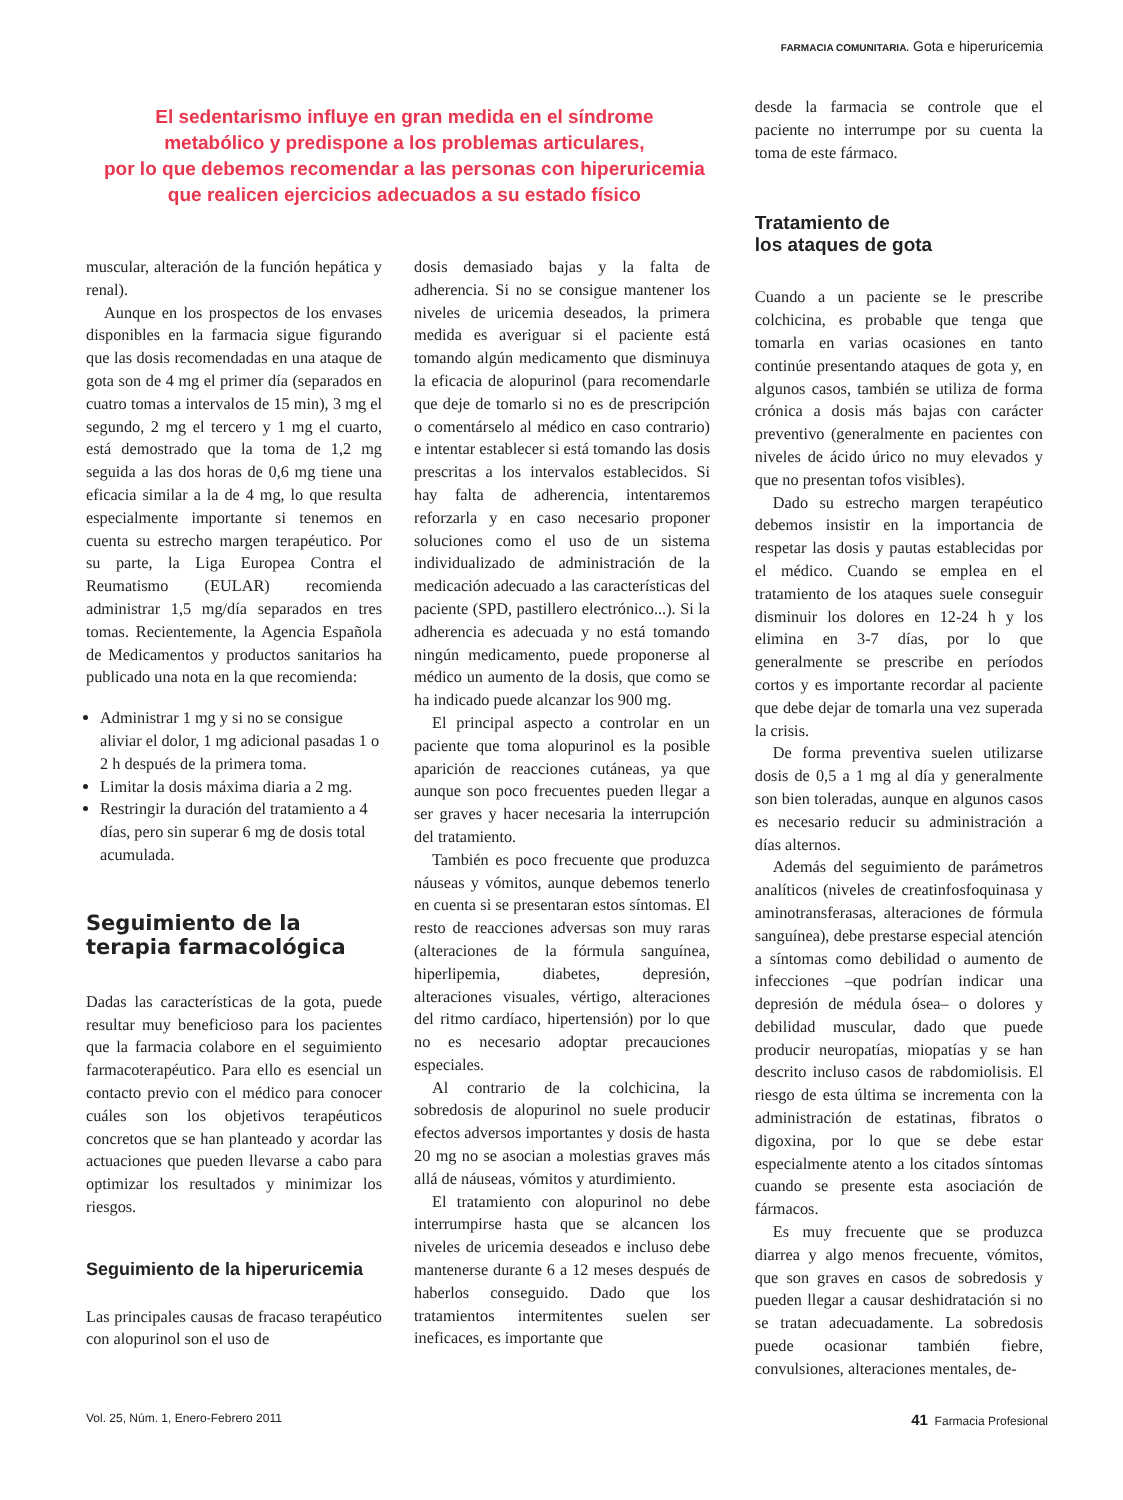FARMACIA COMUNITARIA. Gota e hiperuricemia
El sedentarismo influye en gran medida en el síndrome
metabólico y predispone a los problemas articulares,
por lo que debemos recomendar a las personas con hiperuricemia
que realicen ejercicios adecuados a su estado físico
muscular, alteración de la función hepática y renal).
Aunque en los prospectos de los envases disponibles en la farmacia sigue figurando que las dosis recomendadas en una ataque de gota son de 4 mg el primer día (separados en cuatro tomas a intervalos de 15 min), 3 mg el segundo, 2 mg el tercero y 1 mg el cuarto, está demostrado que la toma de 1,2 mg seguida a las dos horas de 0,6 mg tiene una eficacia similar a la de 4 mg, lo que resulta especialmente importante si tenemos en cuenta su estrecho margen terapéutico. Por su parte, la Liga Europea Contra el Reumatismo (EULAR) recomienda administrar 1,5 mg/día separados en tres tomas. Recientemente, la Agencia Española de Medicamentos y productos sanitarios ha publicado una nota en la que recomienda:
Administrar 1 mg y si no se consigue aliviar el dolor, 1 mg adicional pasadas 1 o 2 h después de la primera toma.
Limitar la dosis máxima diaria a 2 mg.
Restringir la duración del tratamiento a 4 días, pero sin superar 6 mg de dosis total acumulada.
Seguimiento de la terapia farmacológica
Dadas las características de la gota, puede resultar muy beneficioso para los pacientes que la farmacia colabore en el seguimiento farmacoterapéutico. Para ello es esencial un contacto previo con el médico para conocer cuáles son los objetivos terapéuticos concretos que se han planteado y acordar las actuaciones que pueden llevarse a cabo para optimizar los resultados y minimizar los riesgos.
Seguimiento de la hiperuricemia
Las principales causas de fracaso terapéutico con alopurinol son el uso de
dosis demasiado bajas y la falta de adherencia. Si no se consigue mantener los niveles de uricemia deseados, la primera medida es averiguar si el paciente está tomando algún medicamento que disminuya la eficacia de alopurinol (para recomendarle que deje de tomarlo si no es de prescripción o comentárselo al médico en caso contrario) e intentar establecer si está tomando las dosis prescritas a los intervalos establecidos. Si hay falta de adherencia, intentaremos reforzarla y en caso necesario proponer soluciones como el uso de un sistema individualizado de administración de la medicación adecuado a las características del paciente (SPD, pastillero electrónico...). Si la adherencia es adecuada y no está tomando ningún medicamento, puede proponerse al médico un aumento de la dosis, que como se ha indicado puede alcanzar los 900 mg.
El principal aspecto a controlar en un paciente que toma alopurinol es la posible aparición de reacciones cutáneas, ya que aunque son poco frecuentes pueden llegar a ser graves y hacer necesaria la interrupción del tratamiento.
También es poco frecuente que produzca náuseas y vómitos, aunque debemos tenerlo en cuenta si se presentaran estos síntomas. El resto de reacciones adversas son muy raras (alteraciones de la fórmula sanguínea, hiperlipemia, diabetes, depresión, alteraciones visuales, vértigo, alteraciones del ritmo cardíaco, hipertensión) por lo que no es necesario adoptar precauciones especiales.
Al contrario de la colchicina, la sobredosis de alopurinol no suele producir efectos adversos importantes y dosis de hasta 20 mg no se asocian a molestias graves más allá de náuseas, vómitos y aturdimiento.
El tratamiento con alopurinol no debe interrumpirse hasta que se alcancen los niveles de uricemia deseados e incluso debe mantenerse durante 6 a 12 meses después de haberlos conseguido. Dado que los tratamientos intermitentes suelen ser ineficaces, es importante que
desde la farmacia se controle que el paciente no interrumpe por su cuenta la toma de este fármaco.
Tratamiento de
los ataques de gota
Cuando a un paciente se le prescribe colchicina, es probable que tenga que tomarla en varias ocasiones en tanto continúe presentando ataques de gota y, en algunos casos, también se utiliza de forma crónica a dosis más bajas con carácter preventivo (generalmente en pacientes con niveles de ácido úrico no muy elevados y que no presentan tofos visibles).
Dado su estrecho margen terapéutico debemos insistir en la importancia de respetar las dosis y pautas establecidas por el médico. Cuando se emplea en el tratamiento de los ataques suele conseguir disminuir los dolores en 12-24 h y los elimina en 3-7 días, por lo que generalmente se prescribe en períodos cortos y es importante recordar al paciente que debe dejar de tomarla una vez superada la crisis.
De forma preventiva suelen utilizarse dosis de 0,5 a 1 mg al día y generalmente son bien toleradas, aunque en algunos casos es necesario reducir su administración a días alternos.
Además del seguimiento de parámetros analíticos (niveles de creatinfosfoquinasa y aminotransferasas, alteraciones de fórmula sanguínea), debe prestarse especial atención a síntomas como debilidad o aumento de infecciones –que podrían indicar una depresión de médula ósea– o dolores y debilidad muscular, dado que puede producir neuropatías, miopatías y se han descrito incluso casos de rabdomiolisis. El riesgo de esta última se incrementa con la administración de estatinas, fibratos o digoxina, por lo que se debe estar especialmente atento a los citados síntomas cuando se presente esta asociación de fármacos.
Es muy frecuente que se produzca diarrea y algo menos frecuente, vómitos, que son graves en casos de sobredosis y pueden llegar a causar deshidratación si no se tratan adecuadamente. La sobredosis puede ocasionar también fiebre, convulsiones, alteraciones mentales, de-
Vol. 25, Núm. 1, Enero-Febrero 2011 41 Farmacia Profesional